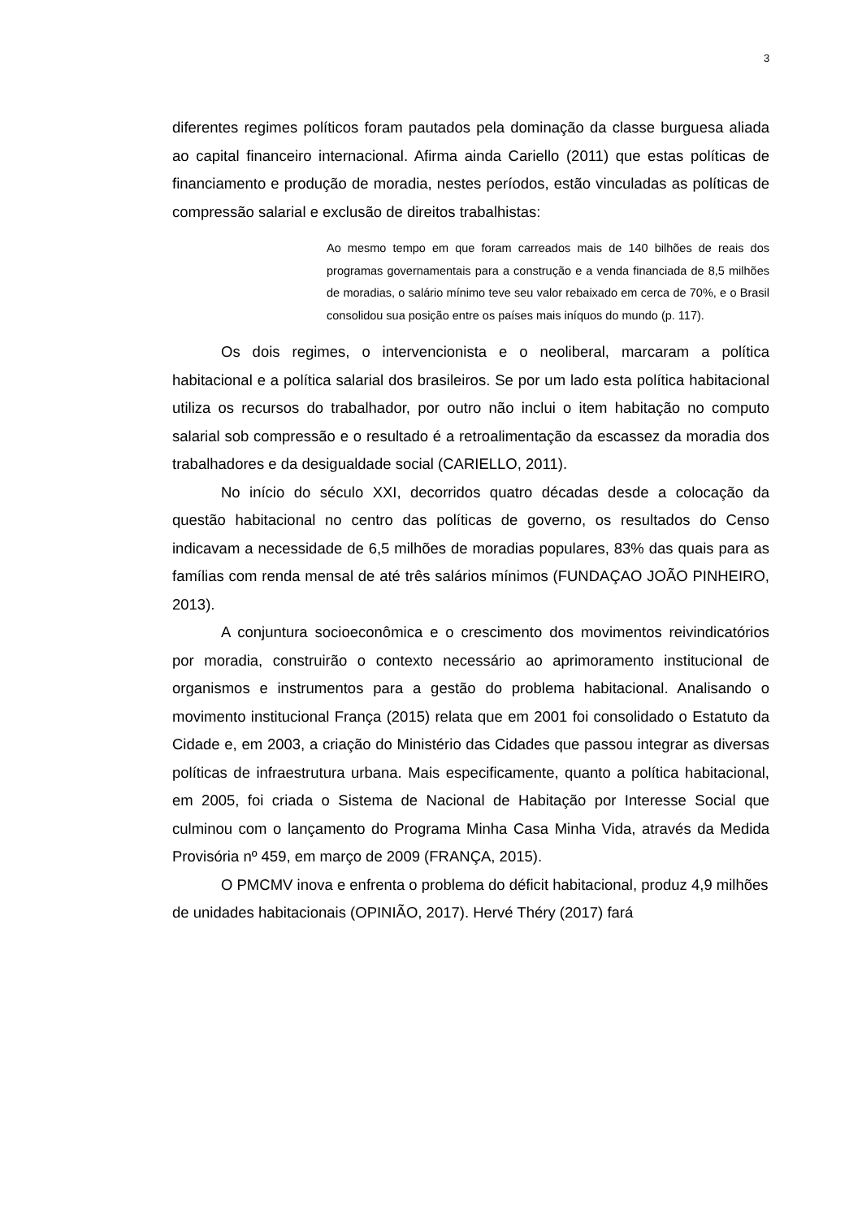3
diferentes regimes políticos foram pautados pela dominação da classe burguesa aliada ao capital financeiro internacional. Afirma ainda Cariello (2011) que estas políticas de financiamento e produção de moradia, nestes períodos, estão vinculadas as políticas de compressão salarial e exclusão de direitos trabalhistas:
Ao mesmo tempo em que foram carreados mais de 140 bilhões de reais dos programas governamentais para a construção e a venda financiada de 8,5 milhões de moradias, o salário mínimo teve seu valor rebaixado em cerca de 70%, e o Brasil consolidou sua posição entre os países mais iníquos do mundo (p. 117).
Os dois regimes, o intervencionista e o neoliberal, marcaram a política habitacional e a política salarial dos brasileiros. Se por um lado esta política habitacional utiliza os recursos do trabalhador, por outro não inclui o item habitação no computo salarial sob compressão e o resultado é a retroalimentação da escassez da moradia dos trabalhadores e da desigualdade social (CARIELLO, 2011).
No início do século XXI, decorridos quatro décadas desde a colocação da questão habitacional no centro das políticas de governo, os resultados do Censo indicavam a necessidade de 6,5 milhões de moradias populares, 83% das quais para as famílias com renda mensal de até três salários mínimos (FUNDAÇAO JOÃO PINHEIRO, 2013).
A conjuntura socioeconômica e o crescimento dos movimentos reivindicatórios por moradia, construirão o contexto necessário ao aprimoramento institucional de organismos e instrumentos para a gestão do problema habitacional. Analisando o movimento institucional França (2015) relata que em 2001 foi consolidado o Estatuto da Cidade e, em 2003, a criação do Ministério das Cidades que passou integrar as diversas políticas de infraestrutura urbana. Mais especificamente, quanto a política habitacional, em 2005, foi criada o Sistema de Nacional de Habitação por Interesse Social que culminou com o lançamento do Programa Minha Casa Minha Vida, através da Medida Provisória nº 459, em março de 2009 (FRANÇA, 2015).
O PMCMV inova e enfrenta o problema do déficit habitacional, produz 4,9 milhões de unidades habitacionais (OPINIÃO, 2017). Hervé Théry (2017) fará